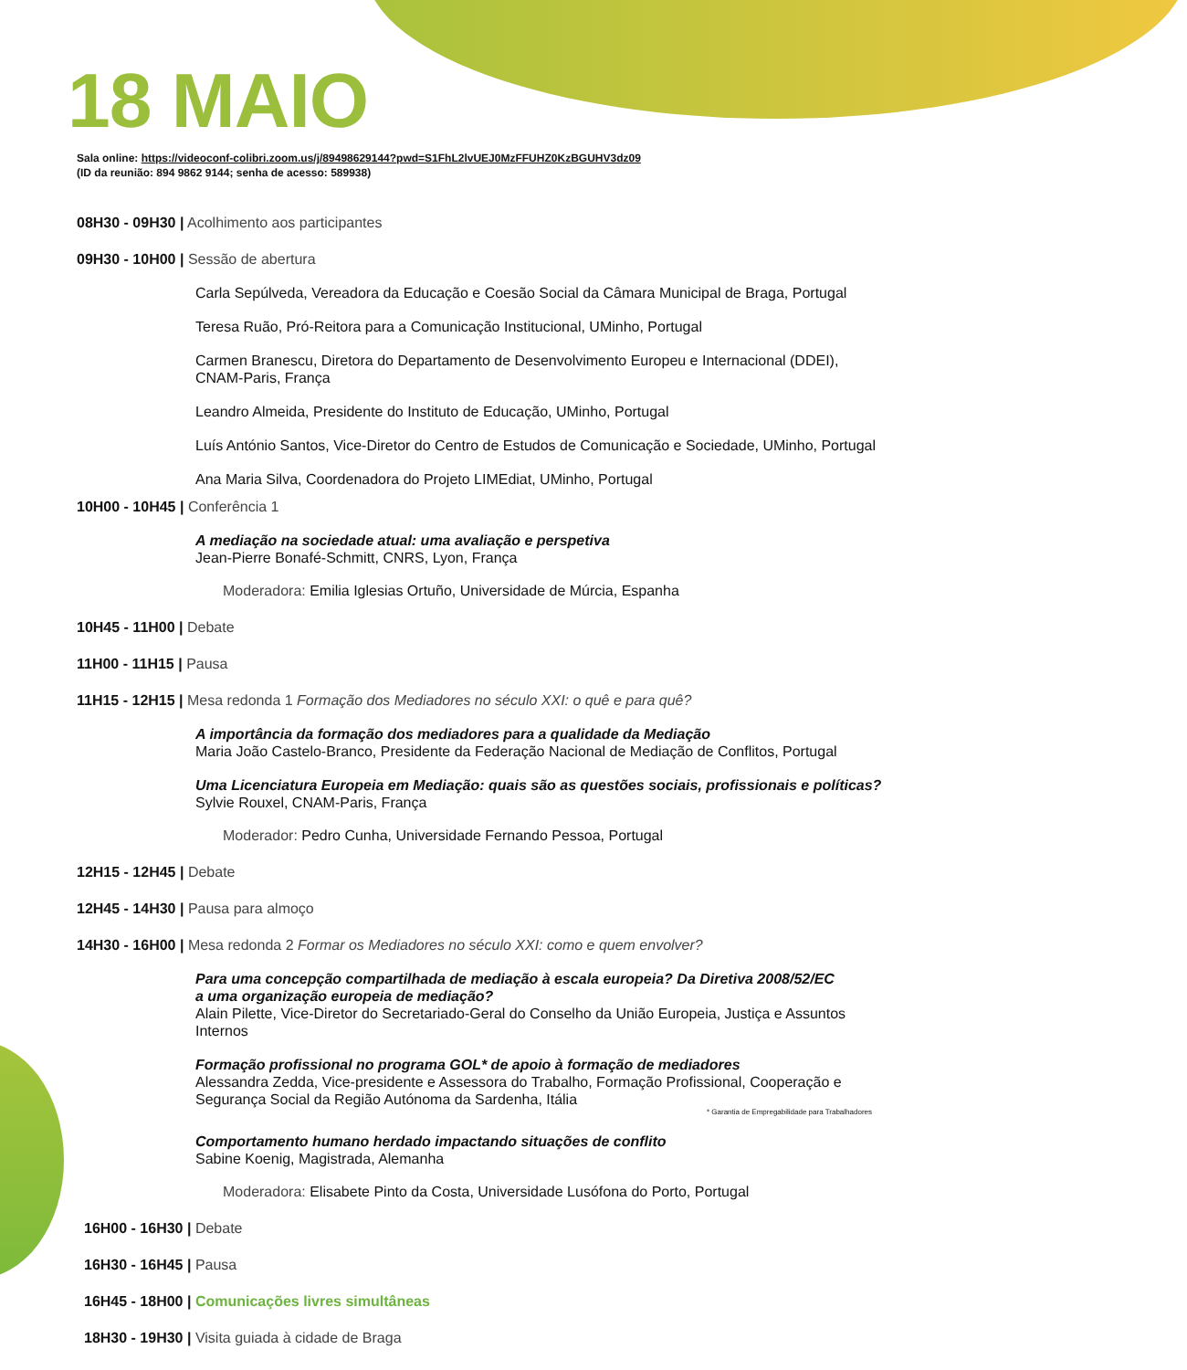18 MAIO
Sala online: https://videoconf-colibri.zoom.us/j/89498629144?pwd=S1FhL2lvUEJ0MzFFUHZ0KzBGUHV3dz09
(ID da reunião: 894 9862 9144; senha de acesso: 589938)
08H30 - 09H30 | Acolhimento aos participantes
09H30 - 10H00 | Sessão de abertura
Carla Sepúlveda, Vereadora da Educação e Coesão Social da Câmara Municipal de Braga, Portugal
Teresa Ruão, Pró-Reitora para a Comunicação Institucional, UMinho, Portugal
Carmen Branescu, Diretora do Departamento de Desenvolvimento Europeu e Internacional (DDEI),
CNAM-Paris, França
Leandro Almeida, Presidente do Instituto de Educação, UMinho, Portugal
Luís António Santos, Vice-Diretor do Centro de Estudos de Comunicação e Sociedade, UMinho, Portugal
Ana Maria Silva, Coordenadora do Projeto LIMEdiat, UMinho, Portugal
10H00 - 10H45 | Conferência 1
A mediação na sociedade atual: uma avaliação e perspetiva
Jean-Pierre Bonafé-Schmitt, CNRS, Lyon, França
Moderadora: Emilia Iglesias Ortuño, Universidade de Múrcia, Espanha
10H45 - 11H00 | Debate
11H00 - 11H15 | Pausa
11H15 - 12H15 | Mesa redonda 1 Formação dos Mediadores no século XXI: o quê e para quê?
A importância da formação dos mediadores para a qualidade da Mediação
Maria João Castelo-Branco, Presidente da Federação Nacional de Mediação de Conflitos, Portugal
Uma Licenciatura Europeia em Mediação: quais são as questões sociais, profissionais e políticas?
Sylvie Rouxel, CNAM-Paris, França
Moderador: Pedro Cunha, Universidade Fernando Pessoa, Portugal
12H15 - 12H45 | Debate
12H45 - 14H30 | Pausa para almoço
14H30 - 16H00 | Mesa redonda 2 Formar os Mediadores no século XXI: como e quem envolver?
Para uma concepção compartilhada de mediação à escala europeia? Da Diretiva 2008/52/EC
a uma organização europeia de mediação?
Alain Pilette, Vice-Diretor do Secretariado-Geral do Conselho da União Europeia, Justiça e Assuntos
Internos
Formação profissional no programa GOL* de apoio à formação de mediadores
Alessandra Zedda, Vice-presidente e Assessora do Trabalho, Formação Profissional, Cooperação e
Segurança Social da Região Autónoma da Sardenha, Itália
* Garantia de Empregabilidade para Trabalhadores
Comportamento humano herdado impactando situações de conflito
Sabine Koenig, Magistrada, Alemanha
Moderadora: Elisabete Pinto da Costa, Universidade Lusófona do Porto, Portugal
16H00 - 16H30 | Debate
16H30 - 16H45 | Pausa
16H45 - 18H00 | Comunicações livres simultâneas
18H30 - 19H30 | Visita guiada à cidade de Braga